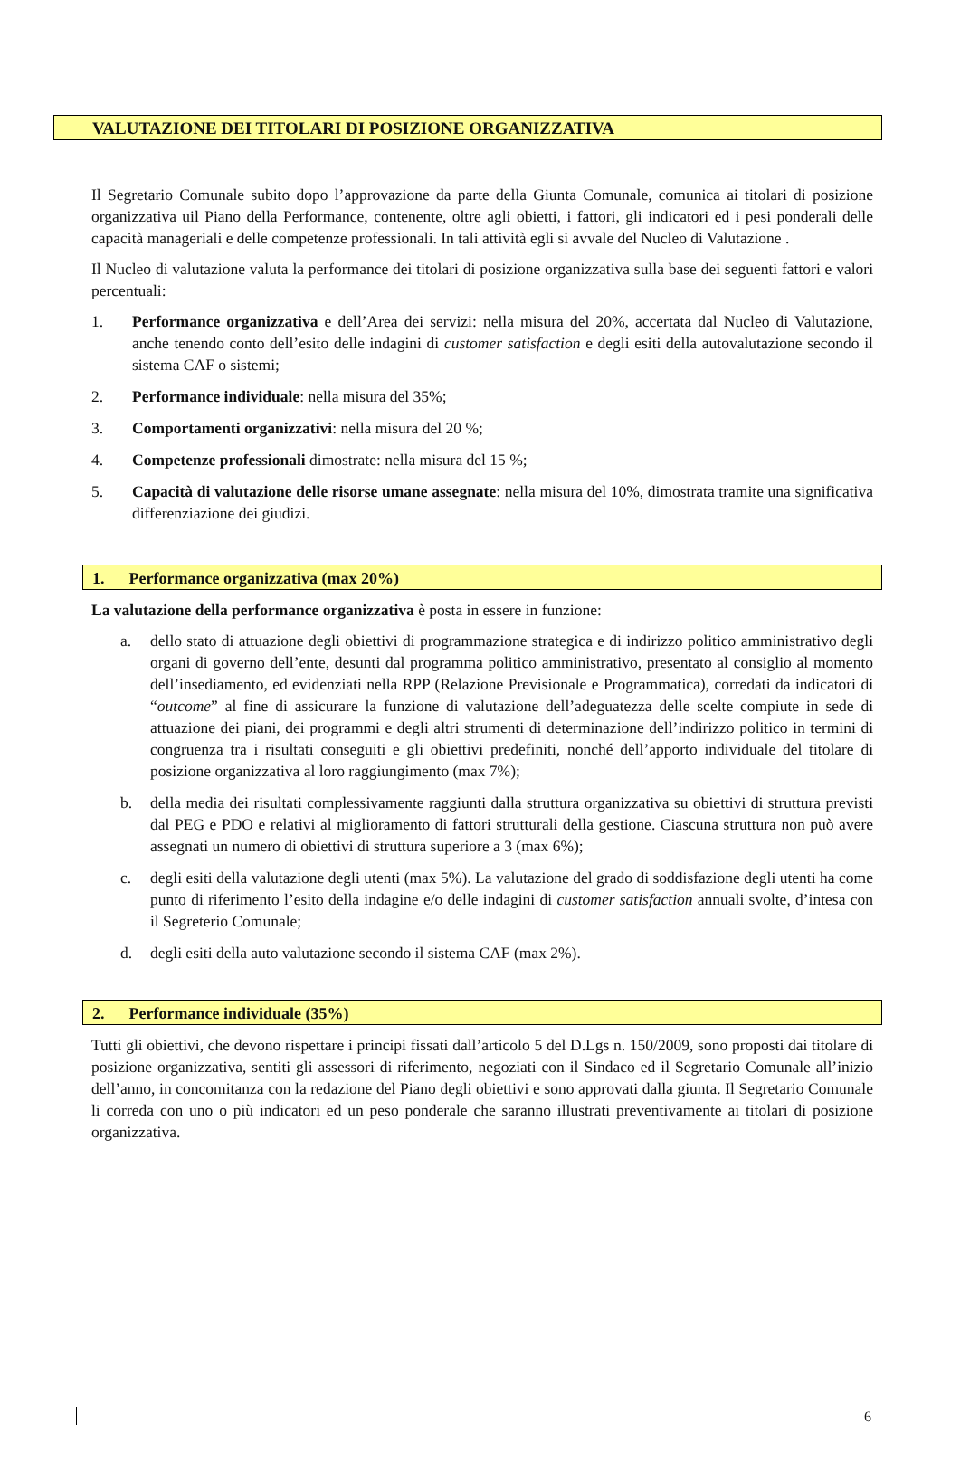VALUTAZIONE DEI TITOLARI DI POSIZIONE ORGANIZZATIVA
Il Segretario Comunale subito dopo l’approvazione da parte della Giunta Comunale, comunica ai titolari di posizione organizzativa uil Piano della Performance, contenente, oltre agli obietti, i fattori, gli indicatori ed i pesi ponderali delle capacità manageriali e delle competenze professionali. In tali attività egli si avvale del Nucleo di Valutazione .
Il Nucleo di valutazione valuta la performance dei titolari di posizione organizzativa sulla base dei seguenti fattori e valori percentuali:
1. Performance organizzativa e dell’Area dei servizi: nella misura del 20%, accertata dal Nucleo di Valutazione, anche tenendo conto dell’esito delle indagini di customer satisfaction e degli esiti della autovalutazione secondo il sistema CAF o sistemi;
2. Performance individuale: nella misura del 35%;
3. Comportamenti organizzativi: nella misura del 20 %;
4. Competenze professionali dimostrate: nella misura del 15 %;
5. Capacità di valutazione delle risorse umane assegnate: nella misura del 10%, dimostrata tramite una significativa differenziazione dei giudizi.
1. Performance organizzativa (max 20%)
La valutazione della performance organizzativa è posta in essere in funzione:
a. dello stato di attuazione degli obiettivi di programmazione strategica e di indirizzo politico amministrativo degli organi di governo dell’ente, desunti dal programma politico amministrativo, presentato al consiglio al momento dell’insediamento, ed evidenziati nella RPP (Relazione Previsionale e Programmatica), corredati da indicatori di “outcome” al fine di assicurare la funzione di valutazione dell’adeguatezza delle scelte compiute in sede di attuazione dei piani, dei programmi e degli altri strumenti di determinazione dell’indirizzo politico in termini di congruenza tra i risultati conseguiti e gli obiettivi predefiniti, nonché dell’apporto individuale del titolare di posizione organizzativa al loro raggiungimento (max 7%);
b. della media dei risultati complessivamente raggiunti dalla struttura organizzativa su obiettivi di struttura previsti dal PEG e PDO e relativi al miglioramento di fattori strutturali della gestione. Ciascuna struttura non può avere assegnati un numero di obiettivi di struttura superiore a 3 (max 6%);
c. degli esiti della valutazione degli utenti (max 5%). La valutazione del grado di soddisfazione degli utenti ha come punto di riferimento l’esito della indagine e/o delle indagini di customer satisfaction annuali svolte, d’intesa con il Segreterio Comunale;
d. degli esiti della auto valutazione secondo il sistema CAF (max 2%).
2. Performance individuale (35%)
Tutti gli obiettivi, che devono rispettare i principi fissati dall’articolo 5 del D.Lgs n. 150/2009, sono proposti dai titolare di posizione organizzativa, sentiti gli assessori di riferimento, negoziati con il Sindaco ed il Segretario Comunale all’inizio dell’anno, in concomitanza con la redazione del Piano degli obiettivi e sono approvati dalla giunta. Il Segretario Comunale li correda con uno o più indicatori ed un peso ponderale che saranno illustrati preventivamente ai titolari di posizione organizzativa.
6